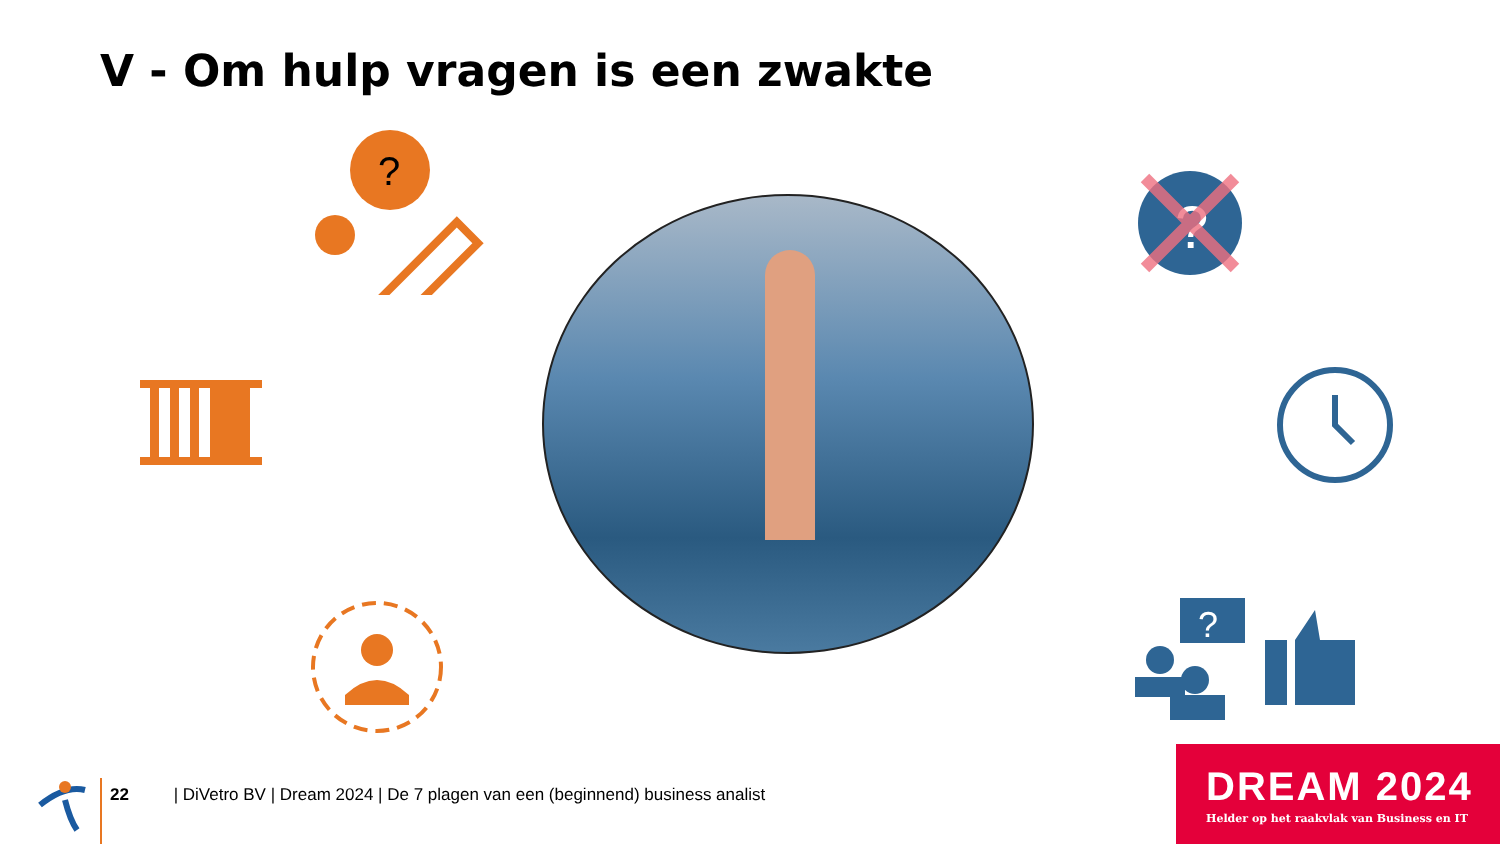V - Om hulp vragen is een zwakte
?
?
?
22 | DiVetro BV | Dream 2024 | De 7 plagen van een (beginnend) business analist
DREAM 2024
Helder op het raakvlak van Business en IT